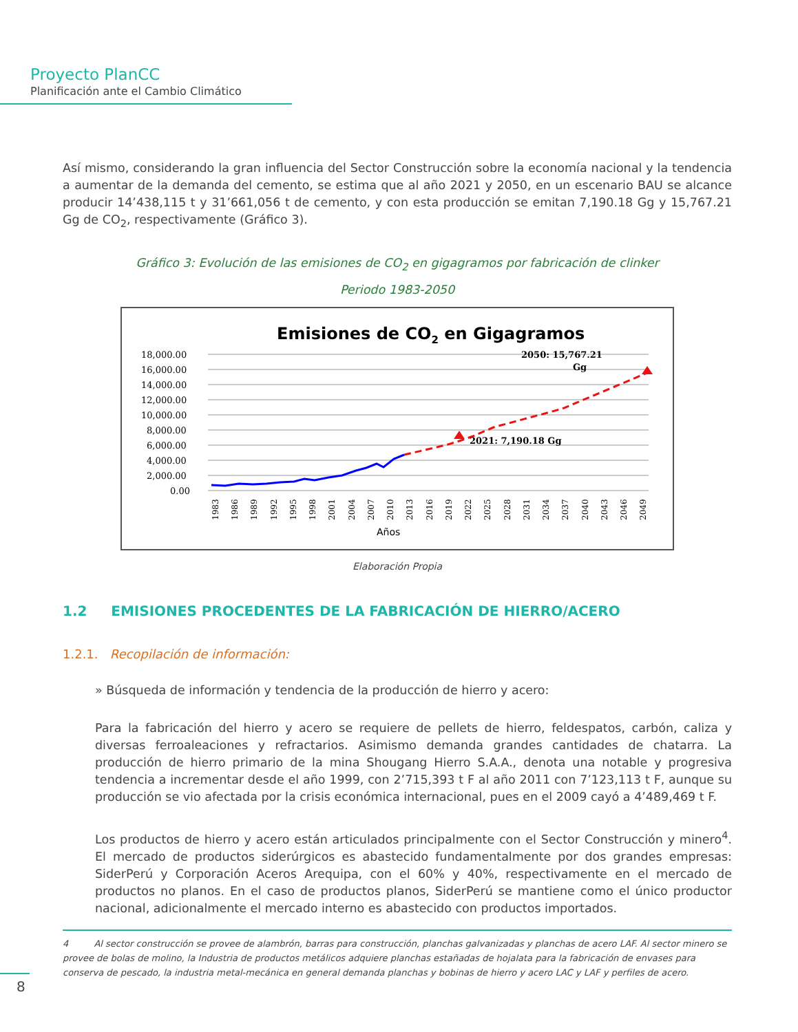Proyecto PlanCC
Planificación ante el Cambio Climático
Así mismo, considerando la gran influencia del Sector Construcción sobre la economía nacional y la tendencia a aumentar de la demanda del cemento, se estima que al año 2021 y 2050, en un escenario BAU se alcance producir 14’438,115 t y 31’661,056 t de cemento, y con esta producción se emitan 7,190.18 Gg y 15,767.21 Gg de CO<sub>2</sub>, respectivamente (Gráfico 3).
Gráfico 3: Evolución de las emisiones de CO<sub>2</sub> en gigagramos por fabricación de clinker
Periodo 1983-2050
Emisiones de CO2 en Gigagramos
18,000.00
16,000.00
14,000.00
12,000.00
10,000.00
8,000.00
6,000.00
4,000.00
2,000.00
0.00
2021: 7,190.18 Gg
2050: 15,767.21
Gg
1983
1986
1989
1992
1995
1998
2001
2004
2007
2010
2013
2016
2019
2022
2025
2028
2031
2034
2037
2040
2043
2046
2049
Años
Elaboración Propia
1.2 EMISIONES PROCEDENTES DE LA FABRICACIÓN DE HIERRO/ACERO
1.2.1. Recopilación de información:
» Búsqueda de información y tendencia de la producción de hierro y acero:
Para la fabricación del hierro y acero se requiere de pellets de hierro, feldespatos, carbón, caliza y diversas ferroaleaciones y refractarios. Asimismo demanda grandes cantidades de chatarra. La producción de hierro primario de la mina Shougang Hierro S.A.A., denota una notable y progresiva tendencia a incrementar desde el año 1999, con 2’715,393 t F al año 2011 con 7’123,113 t F, aunque su producción se vio afectada por la crisis económica internacional, pues en el 2009 cayó a 4’489,469 t F.
Los productos de hierro y acero están articulados principalmente con el Sector Construcción y minero<sup>4</sup>. El mercado de productos siderúrgicos es abastecido fundamentalmente por dos grandes empresas: SiderPerú y Corporación Aceros Arequipa, con el 60% y 40%, respectivamente en el mercado de productos no planos. En el caso de productos planos, SiderPerú se mantiene como el único productor nacional, adicionalmente el mercado interno es abastecido con productos importados.
4 Al sector construcción se provee de alambrón, barras para construcción, planchas galvanizadas y planchas de acero LAF. Al sector minero se provee de bolas de molino, la Industria de productos metálicos adquiere planchas estañadas de hojalata para la fabricación de envases para conserva de pescado, la industria metal-mecánica en general demanda planchas y bobinas de hierro y acero LAC y LAF y perfiles de acero.
8